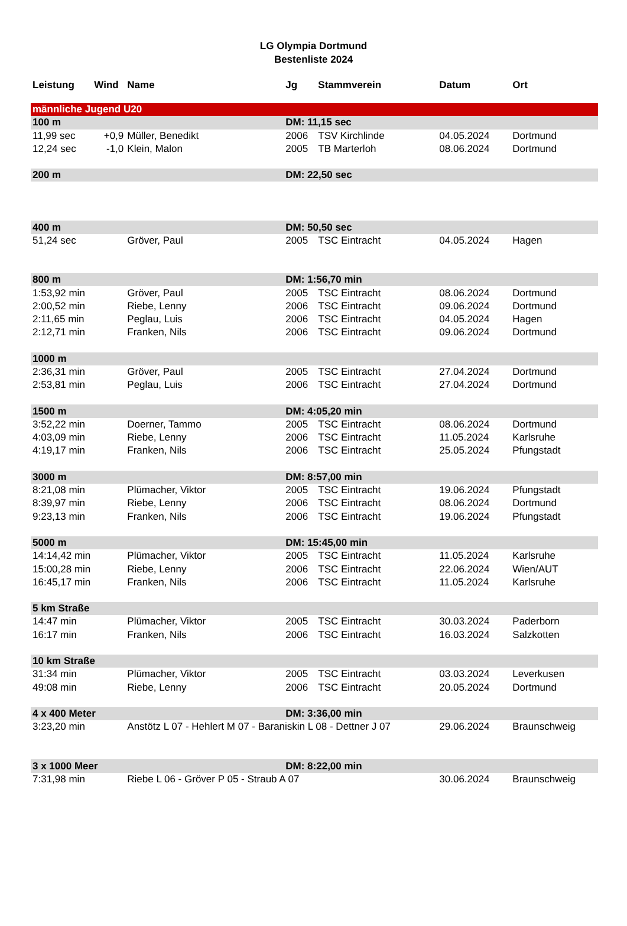LG Olympia Dortmund
Bestenliste 2024
| Leistung | Wind | Name | Jg | Stammverein | Datum | Ort |
| --- | --- | --- | --- | --- | --- | --- |
| männliche Jugend U20 | | | | | | |
| 100 m | | | DM: 11,15 sec | | | |
| 11,99 sec | +0,9 | Müller, Benedikt | 2006 | TSV Kirchlinde | 04.05.2024 | Dortmund |
| 12,24 sec | -1,0 | Klein, Malon | 2005 | TB Marterloh | 08.06.2024 | Dortmund |
| 200 m | | | DM: 22,50 sec | | | |
| 400 m | | | DM: 50,50 sec | | | |
| 51,24 sec | | Gröver, Paul | 2005 | TSC Eintracht | 04.05.2024 | Hagen |
| 800 m | | | DM: 1:56,70 min | | | |
| 1:53,92 min | | Gröver, Paul | 2005 | TSC Eintracht | 08.06.2024 | Dortmund |
| 2:00,52 min | | Riebe, Lenny | 2006 | TSC Eintracht | 09.06.2024 | Dortmund |
| 2:11,65 min | | Peglau, Luis | 2006 | TSC Eintracht | 04.05.2024 | Hagen |
| 2:12,71 min | | Franken, Nils | 2006 | TSC Eintracht | 09.06.2024 | Dortmund |
| 1000 m | | | | | | |
| 2:36,31 min | | Gröver, Paul | 2005 | TSC Eintracht | 27.04.2024 | Dortmund |
| 2:53,81 min | | Peglau, Luis | 2006 | TSC Eintracht | 27.04.2024 | Dortmund |
| 1500 m | | | DM: 4:05,20 min | | | |
| 3:52,22 min | | Doerner, Tammo | 2005 | TSC Eintracht | 08.06.2024 | Dortmund |
| 4:03,09 min | | Riebe, Lenny | 2006 | TSC Eintracht | 11.05.2024 | Karlsruhe |
| 4:19,17 min | | Franken, Nils | 2006 | TSC Eintracht | 25.05.2024 | Pfungstadt |
| 3000 m | | | DM: 8:57,00 min | | | |
| 8:21,08 min | | Plümacher, Viktor | 2005 | TSC Eintracht | 19.06.2024 | Pfungstadt |
| 8:39,97 min | | Riebe, Lenny | 2006 | TSC Eintracht | 08.06.2024 | Dortmund |
| 9:23,13 min | | Franken, Nils | 2006 | TSC Eintracht | 19.06.2024 | Pfungstadt |
| 5000 m | | | DM: 15:45,00 min | | | |
| 14:14,42 min | | Plümacher, Viktor | 2005 | TSC Eintracht | 11.05.2024 | Karlsruhe |
| 15:00,28 min | | Riebe, Lenny | 2006 | TSC Eintracht | 22.06.2024 | Wien/AUT |
| 16:45,17 min | | Franken, Nils | 2006 | TSC Eintracht | 11.05.2024 | Karlsruhe |
| 5 km Straße | | | | | | |
| 14:47 min | | Plümacher, Viktor | 2005 | TSC Eintracht | 30.03.2024 | Paderborn |
| 16:17 min | | Franken, Nils | 2006 | TSC Eintracht | 16.03.2024 | Salzkotten |
| 10 km Straße | | | | | | |
| 31:34 min | | Plümacher, Viktor | 2005 | TSC Eintracht | 03.03.2024 | Leverkusen |
| 49:08 min | | Riebe, Lenny | 2006 | TSC Eintracht | 20.05.2024 | Dortmund |
| 4 x 400 Meter | | | DM: 3:36,00 min | | | |
| 3:23,20 min | | Anstötz L 07 - Hehlert M 07 - Baraniskin L 08 - Dettner J 07 | | | 29.06.2024 | Braunschweig |
| 3 x 1000 Meer | | | DM: 8:22,00 min | | | |
| 7:31,98 min | | Riebe L 06 - Gröver P 05 - Straub A 07 | | | 30.06.2024 | Braunschweig |